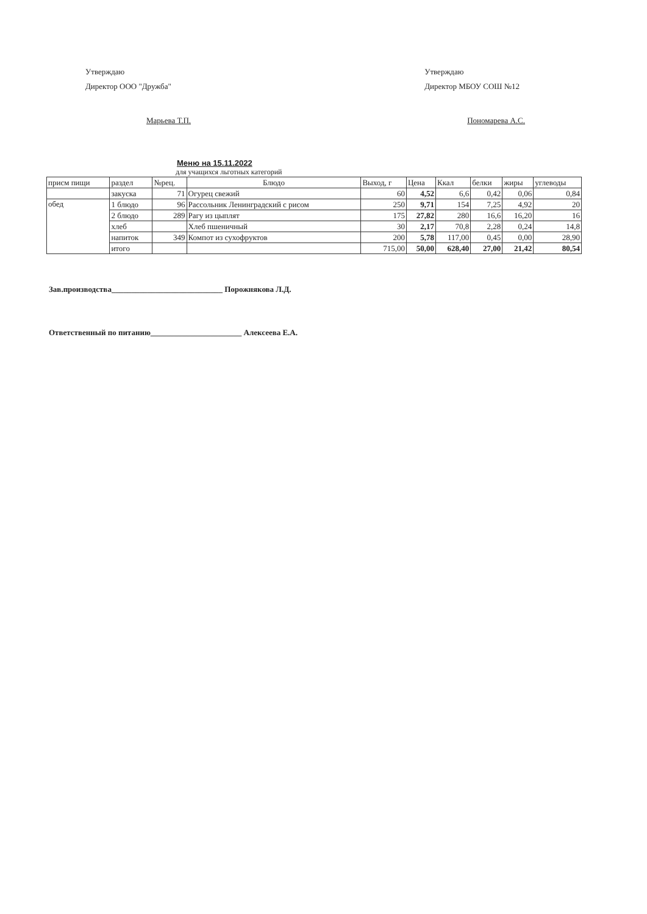Утверждаю
Директор ООО "Дружба"
Марьева Т.П.
Утверждаю
Директор МБОУ СОШ №12
Пономарева А.С.
Меню на 15.11.2022
для учащихся льготных категорий
| присм пищи | раздел | №рец. | Блюдо | Выход, г | Цена | Ккал | белки | жиры | углеводы |
| --- | --- | --- | --- | --- | --- | --- | --- | --- | --- |
| | закуска | 71 | Огурец свежий | 60 | 4,52 | 6,6 | 0,42 | 0,06 | 0,84 |
| обед | 1 блюдо | 96 | Рассольник Ленинградский с рисом | 250 | 9,71 | 154 | 7,25 | 4,92 | 20 |
| | 2 блюдо | 289 | Рагу из цыплят | 175 | 27,82 | 280 | 16,6 | 16,20 | 16 |
| | хлеб | | Хлеб пшеничный | 30 | 2,17 | 70,8 | 2,28 | 0,24 | 14,8 |
| | напиток | 349 | Компот из сухофруктов | 200 | 5,78 | 117,00 | 0,45 | 0,00 | 28,90 |
| | итого | | | 715,00 | 50,00 | 628,40 | 27,00 | 21,42 | 80,54 |
Зав.производства____________________________ Порожнякова Л.Д.
Ответственный по питанию_______________________ Алексеева Е.А.